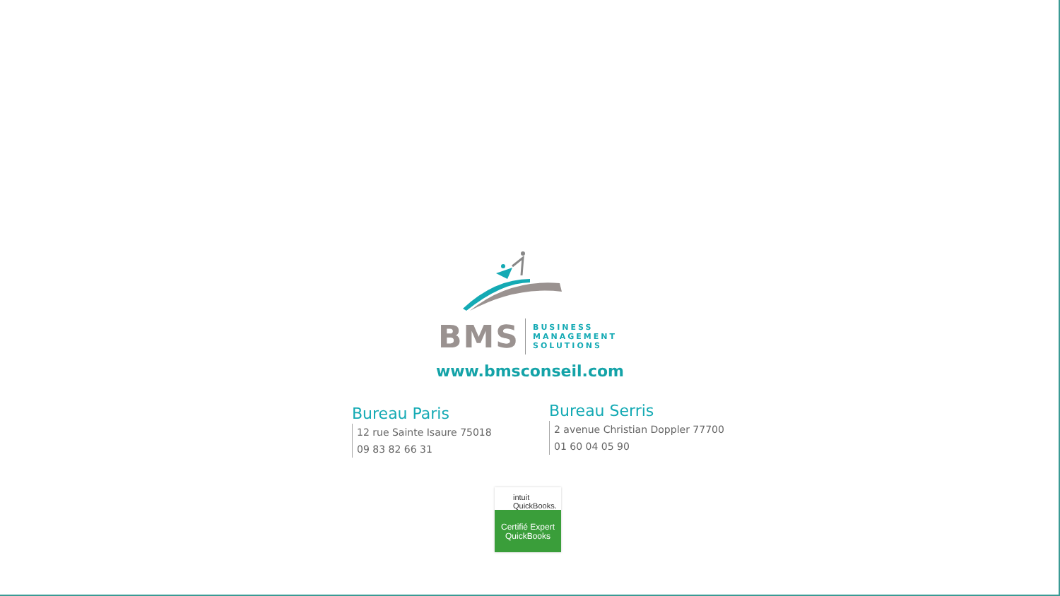BMS BUSINESS
MANAGEMENT
SOLUTIONS
www.bmsconseil.com
Bureau Paris
12 rue Sainte Isaure 75018
09 83 82 66 31
Bureau Serris
2 avenue Christian Doppler 77700
01 60 04 05 90
intuit QuickBooks.
Certifié Expert
QuickBooks